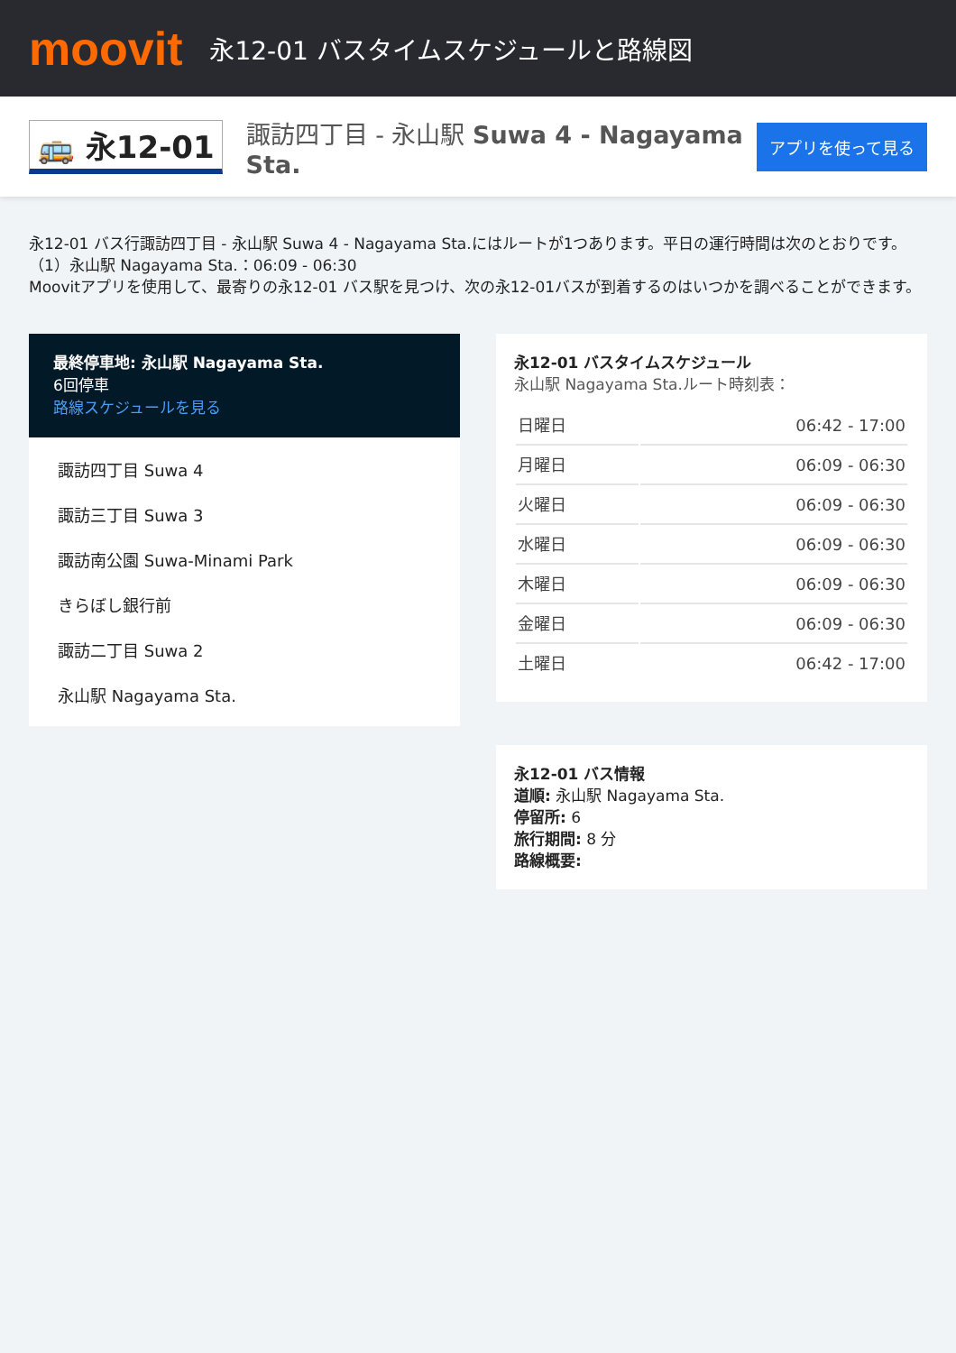moovit
永12-01 バスタイムスケジュールと路線図
🚌 永12-01 諏訪四丁目 - 永山駅 Suwa 4 - Nagayama Sta. アプリを使って見る
永12-01 バス行諏訪四丁目 - 永山駅 Suwa 4 - Nagayama Sta.にはルートが1つあります。平日の運行時間は次のとおりです。
（1）永山駅 Nagayama Sta.：06:09 - 06:30
Moovitアプリを使用して、最寄りの永12-01 バス駅を見つけ、次の永12-01バスが到着するのはいつかを調べることができます。
最終停車地: 永山駅 Nagayama Sta.
6回停車
路線スケジュールを見る
諏訪四丁目 Suwa 4
諏訪三丁目 Suwa 3
諏訪南公園 Suwa-Minami Park
きらぼし銀行前
諏訪二丁目 Suwa 2
永山駅 Nagayama Sta.
永12-01 バスタイムスケジュール
永山駅 Nagayama Sta.ルート時刻表：
| 日曜日 | 06:42 - 17:00 |
| 月曜日 | 06:09 - 06:30 |
| 火曜日 | 06:09 - 06:30 |
| 水曜日 | 06:09 - 06:30 |
| 木曜日 | 06:09 - 06:30 |
| 金曜日 | 06:09 - 06:30 |
| 土曜日 | 06:42 - 17:00 |
永12-01 バス情報
道順: 永山駅 Nagayama Sta.
停留所: 6
旅行期間: 8 分
路線概要: